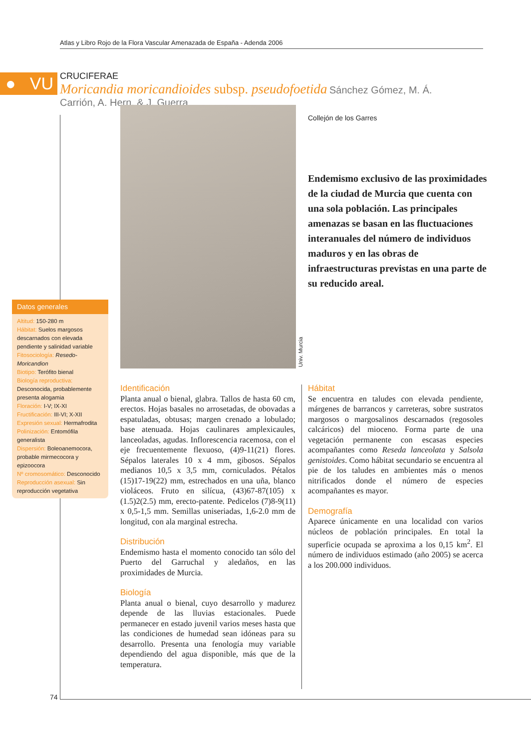Atlas y Libro Rojo de la Flora Vascular Amenazada de España - Adenda 2006
● VU
CRUCIFERAE
Moricandia moricandioides subsp. pseudofoetida Sánchez Gómez, M. Á. Carrión, A. Hern. & J. Guerra
Univ. Murcia
Collejón de los Garres
Endemismo exclusivo de las proximidades de la ciudad de Murcia que cuenta con una sola población. Las principales amenazas se basan en las fluctuaciones interanuales del número de individuos maduros y en las obras de infraestructuras previstas en una parte de su reducido areal.
Datos generales
Altitud: 150-280 m
Hábitat: Suelos margosos descarnados con elevada pendiente y salinidad variable
Fitosociología: Resedo-Moricandion
Biotipo: Terófito bienal
Biología reproductiva: Desconocida, probablemente presenta alogamia
Floración: I-V; IX-XI
Fructificación: III-VI; X-XII
Expresión sexual: Hermafrodita
Polinización: Entomófila generalista
Dispersión: Boleoanemocora, probable mirmecocora y epizoocora
Nº cromosomático: Desconocido
Reproducción asexual: Sin reproducción vegetativa
Identificación
Planta anual o bienal, glabra. Tallos de hasta 60 cm, erectos. Hojas basales no arrosetadas, de obovadas a espatuladas, obtusas; margen crenado a lobulado; base atenuada. Hojas caulinares amplexicaules, lanceoladas, agudas. Inflorescencia racemosa, con el eje frecuentemente flexuoso, (4)9-11(21) flores. Sépalos laterales 10 x 4 mm, gibosos. Sépalos medianos 10,5 x 3,5 mm, corniculados. Pétalos (15)17-19(22) mm, estrechados en una uña, blanco violáceos. Fruto en silícua, (43)67-87(105) x (1.5)2(2.5) mm, erecto-patente. Pedicelos (7)8-9(11) x 0,5-1,5 mm. Semillas uniseriadas, 1,6-2.0 mm de longitud, con ala marginal estrecha.
Distribución
Endemismo hasta el momento conocido tan sólo del Puerto del Garruchal y aledaños, en las proximidades de Murcia.
Biología
Planta anual o bienal, cuyo desarrollo y madurez depende de las lluvias estacionales. Puede permanecer en estado juvenil varios meses hasta que las condiciones de humedad sean idóneas para su desarrollo. Presenta una fenología muy variable dependiendo del agua disponible, más que de la temperatura.
Hábitat
Se encuentra en taludes con elevada pendiente, márgenes de barrancos y carreteras, sobre sustratos margosos o margosalinos descarnados (regosoles calcáricos) del mioceno. Forma parte de una vegetación permanente con escasas especies acompañantes como Reseda lanceolata y Salsola genistoides. Como hábitat secundario se encuentra al pie de los taludes en ambientes más o menos nitrificados donde el número de especies acompañantes es mayor.
Demografía
Aparece únicamente en una localidad con varios núcleos de población principales. En total la superficie ocupada se aproxima a los 0,15 km<sup>2</sup>. El número de individuos estimado (año 2005) se acerca a los 200.000 individuos.
74